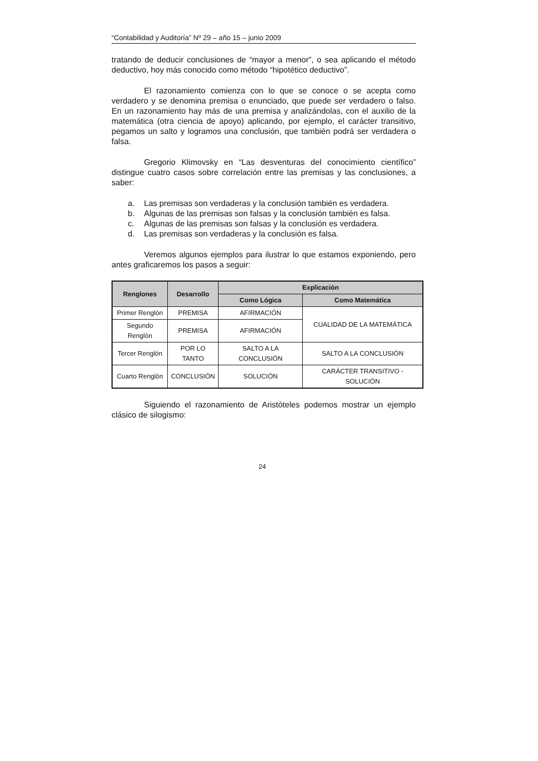“Contabilidad y Auditoría” Nº 29 – año 15 – junio 2009
tratando de deducir conclusiones de “mayor a menor”, o sea aplicando el método deductivo, hoy más conocido como método “hipotético deductivo”.
El razonamiento comienza con lo que se conoce o se acepta como verdadero y se denomina premisa o enunciado, que puede ser verdadero o falso. En un razonamiento hay más de una premisa y analizándolas, con el auxilio de la matemática (otra ciencia de apoyo) aplicando, por ejemplo, el carácter transitivo, pegamos un salto y logramos una conclusión, que también podrá ser verdadera o falsa.
Gregorio Klimovsky en “Las desventuras del conocimiento científico” distingue cuatro casos sobre correlación entre las premisas y las conclusiones, a saber:
a. Las premisas son verdaderas y la conclusión también es verdadera.
b. Algunas de las premisas son falsas y la conclusión también es falsa.
c. Algunas de las premisas son falsas y la conclusión es verdadera.
d. Las premisas son verdaderas y la conclusión es falsa.
Veremos algunos ejemplos para ilustrar lo que estamos exponiendo, pero antes graficaremos los pasos a seguir:
| Renglones | Desarrollo | Explicación | |
| --- | --- | --- | --- |
| | | Como Lógica | Como Matemática |
| Primer Renglón | PREMISA | AFIRMACIÓN | CUALIDAD DE LA MATEMÁTICA |
| Segundo Renglón | PREMISA | AFIRMACIÓN | |
| Tercer Renglón | POR LO TANTO | SALTO A LA CONCLUSIÓN | SALTO A LA CONCLUSIÓN |
| Cuarto Renglón | CONCLUSIÓN | SOLUCIÓN | CARÁCTER TRANSITIVO - SOLUCIÓN |
Siguiendo el razonamiento de Aristóteles podemos mostrar un ejemplo clásico de silogismo:
24